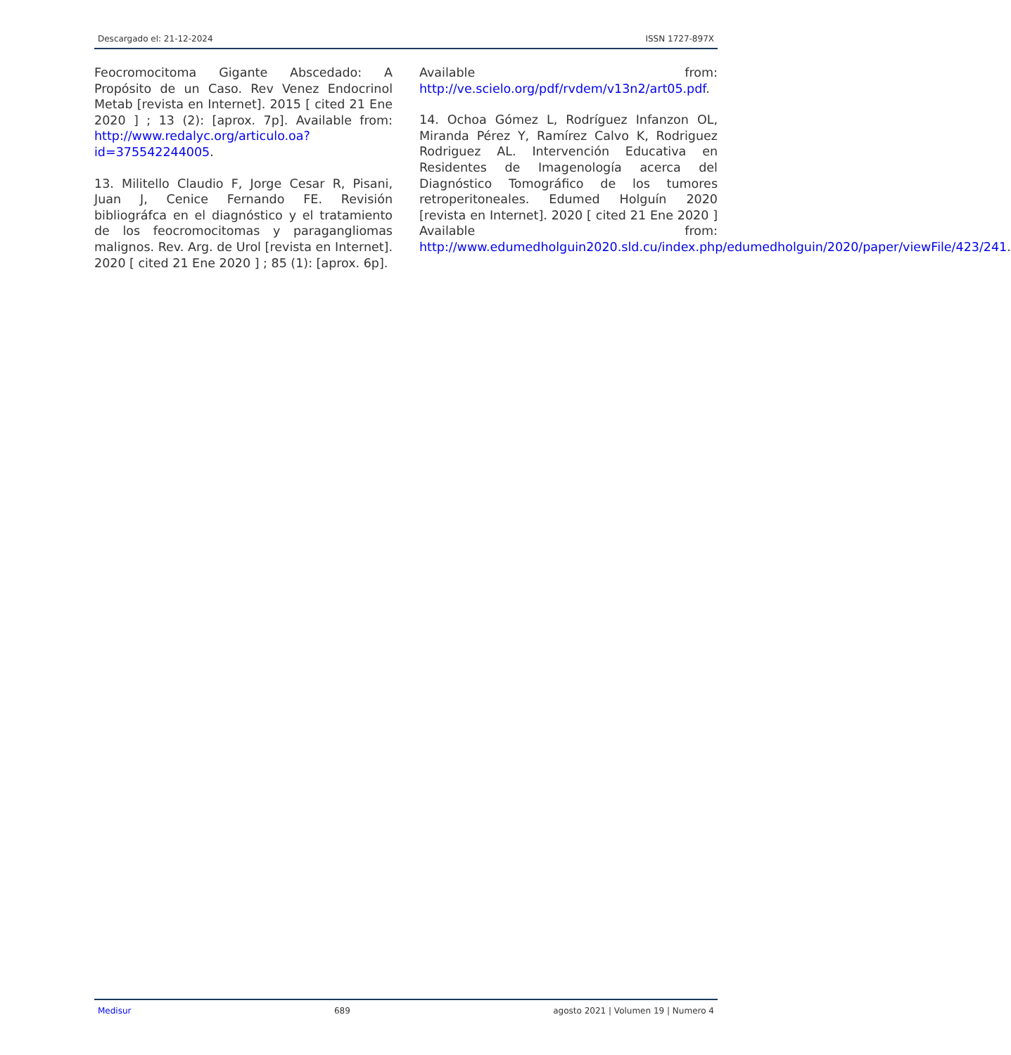Descargado el: 21-12-2024 ISSN 1727-897X
Feocromocitoma Gigante Abscedado: A Propósito de un Caso. Rev Venez Endocrinol Metab [revista en Internet]. 2015 [ cited 21 Ene 2020 ] ; 13 (2): [aprox. 7p]. Available from: http://www.redalyc.org/articulo.oa?id=375542244005.
13. Militello Claudio F, Jorge Cesar R, Pisani, Juan J, Cenice Fernando FE. Revisión bibliográfca en el diagnóstico y el tratamiento de los feocromocitomas y paragangliomas malignos. Rev. Arg. de Urol [revista en Internet]. 2020 [ cited 21 Ene 2020 ] ; 85 (1): [aprox. 6p].
Available from: http://ve.scielo.org/pdf/rvdem/v13n2/art05.pdf.
14. Ochoa Gómez L, Rodríguez Infanzon OL, Miranda Pérez Y, Ramírez Calvo K, Rodriguez Rodriguez AL. Intervención Educativa en Residentes de Imagenología acerca del Diagnóstico Tomográfico de los tumores retroperitoneales. Edumed Holguín 2020 [revista en Internet]. 2020 [ cited 21 Ene 2020 ] Available from: http://www.edumedholguin2020.sld.cu/index.php/edumedholguin/2020/paper/viewFile/423/241.
Medisur 689 agosto 2021 | Volumen 19 | Numero 4